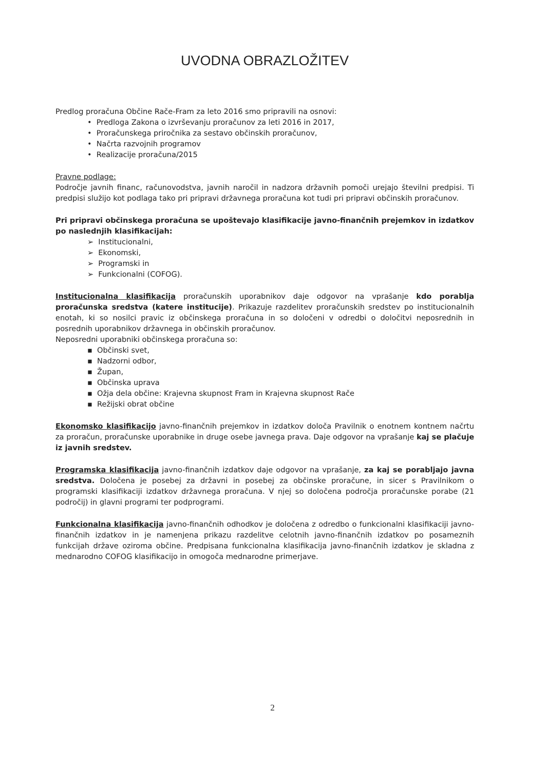UVODNA OBRAZLOŽITEV
Predlog proračuna Občine Rače-Fram za leto 2016 smo pripravili na osnovi:
• Predloga Zakona o izvrševanju proračunov za leti 2016 in 2017,
• Proračunskega priročnika za sestavo občinskih proračunov,
• Načrta razvojnih programov
• Realizacije proračuna/2015
Pravne podlage:
Področje javnih financ, računovodstva, javnih naročil in nadzora državnih pomoči urejajo številni predpisi. Ti predpisi služijo kot podlaga tako pri pripravi državnega proračuna kot tudi pri pripravi občinskih proračunov.
Pri pripravi občinskega proračuna se upoštevajo klasifikacije javno-finančnih prejemkov in izdatkov po naslednjih klasifikacijah:
➢ Institucionalni,
➢ Ekonomski,
➢ Programski in
➢ Funkcionalni (COFOG).
Institucionalna klasifikacija proračunskih uporabnikov daje odgovor na vprašanje kdo porablja proračunska sredstva (katere institucije). Prikazuje razdelitev proračunskih sredstev po institucionalnih enotah, ki so nosilci pravic iz občinskega proračuna in so določeni v odredbi o določitvi neposrednih in posrednih uporabnikov državnega in občinskih proračunov.
Neposredni uporabniki občinskega proračuna so:
▪ Občinski svet,
▪ Nadzorni odbor,
▪ Župan,
▪ Občinska uprava
▪ Ožja dela občine: Krajevna skupnost Fram in Krajevna skupnost Rače
▪ Režijski obrat občine
Ekonomsko klasifikacijo javno-finančnih prejemkov in izdatkov določa Pravilnik o enotnem kontnem načrtu za proračun, proračunske uporabnike in druge osebe javnega prava. Daje odgovor na vprašanje kaj se plačuje iz javnih sredstev.
Programska klasifikacija javno-finančnih izdatkov daje odgovor na vprašanje, za kaj se porabljajo javna sredstva. Določena je posebej za državni in posebej za občinske proračune, in sicer s Pravilnikom o programski klasifikaciji izdatkov državnega proračuna. V njej so določena področja proračunske porabe (21 področij) in glavni programi ter podprogrami.
Funkcionalna klasifikacija javno-finančnih odhodkov je določena z odredbo o funkcionalni klasifikaciji javno-finančnih izdatkov in je namenjena prikazu razdelitve celotnih javno-finančnih izdatkov po posameznih funkcijah države oziroma občine. Predpisana funkcionalna klasifikacija javno-finančnih izdatkov je skladna z mednarodno COFOG klasifikacijo in omogoča mednarodne primerjave.
2